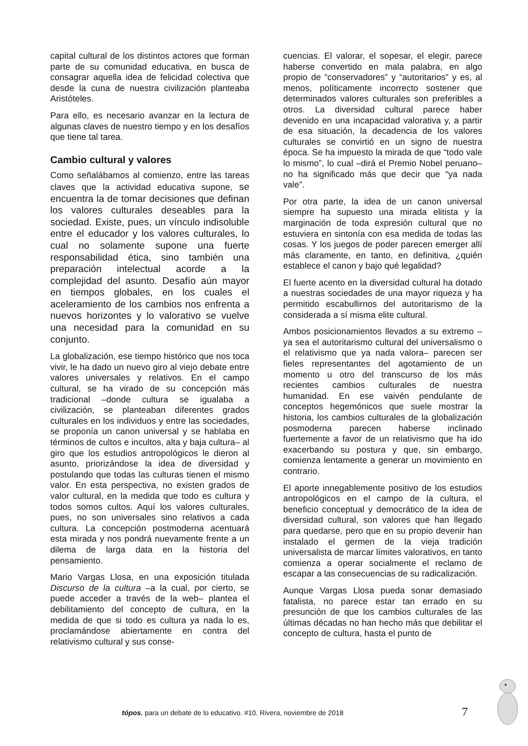capital cultural de los distintos actores que forman parte de su comunidad educativa, en busca de consagrar aquella idea de felicidad colectiva que desde la cuna de nuestra civilización planteaba Aristóteles.
Para ello, es necesario avanzar en la lectura de algunas claves de nuestro tiempo y en los desafíos que tiene tal tarea.
Cambio cultural y valores
Como señalábamos al comienzo, entre las tareas claves que la actividad educativa supone, se encuentra la de tomar decisiones que definan los valores culturales deseables para la sociedad. Existe, pues, un vínculo indisoluble entre el educador y los valores culturales, lo cual no solamente supone una fuerte responsabilidad ética, sino también una preparación intelectual acorde a la complejidad del asunto. Desafío aún mayor en tiempos globales, en los cuales el aceleramiento de los cambios nos enfrenta a nuevos horizontes y lo valorativo se vuelve una necesidad para la comunidad en su conjunto.
La globalización, ese tiempo histórico que nos toca vivir, le ha dado un nuevo giro al viejo debate entre valores universales y relativos. En el campo cultural, se ha virado de su concepción más tradicional –donde cultura se igualaba a civilización, se planteaban diferentes grados culturales en los individuos y entre las sociedades, se proponía un canon universal y se hablaba en términos de cultos e incultos, alta y baja cultura– al giro que los estudios antropológicos le dieron al asunto, priorizándose la idea de diversidad y postulando que todas las culturas tienen el mismo valor. En esta perspectiva, no existen grados de valor cultural, en la medida que todo es cultura y todos somos cultos. Aquí los valores culturales, pues, no son universales sino relativos a cada cultura. La concepción postmoderna acentuará esta mirada y nos pondrá nuevamente frente a un dilema de larga data en la historia del pensamiento.
Mario Vargas Llosa, en una exposición titulada Discurso de la cultura –a la cual, por cierto, se puede acceder a través de la web– plantea el debilitamiento del concepto de cultura, en la medida de que si todo es cultura ya nada lo es, proclamándose abiertamente en contra del relativismo cultural y sus conse-
cuencias. El valorar, el sopesar, el elegir, parece haberse convertido en mala palabra, en algo propio de “conservadores” y “autoritarios” y es, al menos, políticamente incorrecto sostener que determinados valores culturales son preferibles a otros. La diversidad cultural parece haber devenido en una incapacidad valorativa y, a partir de esa situación, la decadencia de los valores culturales se convirtió en un signo de nuestra época. Se ha impuesto la mirada de que “todo vale lo mismo”, lo cual –dirá el Premio Nobel peruano– no ha significado más que decir que “ya nada vale”.
Por otra parte, la idea de un canon universal siempre ha supuesto una mirada elitista y la marginación de toda expresión cultural que no estuviera en sintonía con esa medida de todas las cosas. Y los juegos de poder parecen emerger allí más claramente, en tanto, en definitiva, ¿quién establece el canon y bajo qué legalidad?
El fuerte acento en la diversidad cultural ha dotado a nuestras sociedades de una mayor riqueza y ha permitido escabullirnos del autoritarismo de la considerada a sí misma elite cultural.
Ambos posicionamientos llevados a su extremo –ya sea el autoritarismo cultural del universalismo o el relativismo que ya nada valora– parecen ser fieles representantes del agotamiento de un momento u otro del transcurso de los más recientes cambios culturales de nuestra humanidad. En ese vaivén pendulante de conceptos hegemónicos que suele mostrar la historia, los cambios culturales de la globalización posmoderna parecen haberse inclinado fuertemente a favor de un relativismo que ha ido exacerbando su postura y que, sin embargo, comienza lentamente a generar un movimiento en contrario.
El aporte innegablemente positivo de los estudios antropológicos en el campo de la cultura, el beneficio conceptual y democrático de la idea de diversidad cultural, son valores que han llegado para quedarse, pero que en su propio devenir han instalado el germen de la vieja tradición universalista de marcar límites valorativos, en tanto comienza a operar socialmente el reclamo de escapar a las consecuencias de su radicalización.
Aunque Vargas Llosa pueda sonar demasiado fatalista, no parece estar tan errado en su presunción de que los cambios culturales de las últimas décadas no han hecho más que debilitar el concepto de cultura, hasta el punto de
tópos. para un debate de lo educativo. #10. Rivera, noviembre de 2018
7